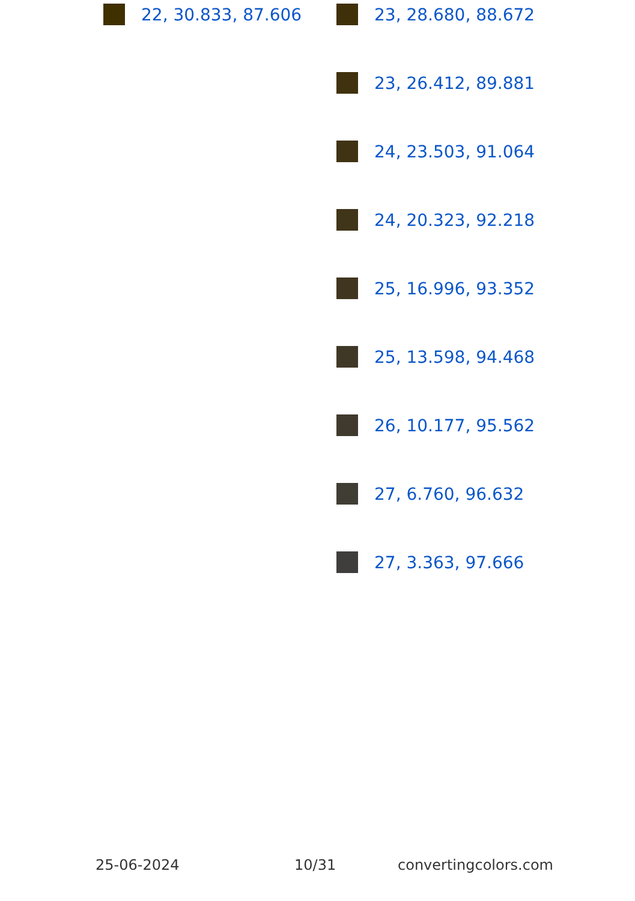22, 30.833, 87.606 23, 28.680, 88.672
23, 26.412, 89.881
24, 23.503, 91.064
24, 20.323, 92.218
25, 16.996, 93.352
25, 13.598, 94.468
26, 10.177, 95.562
27, 6.760, 96.632
27, 3.363, 97.666
25-06-2024 10/31 convertingcolors.com